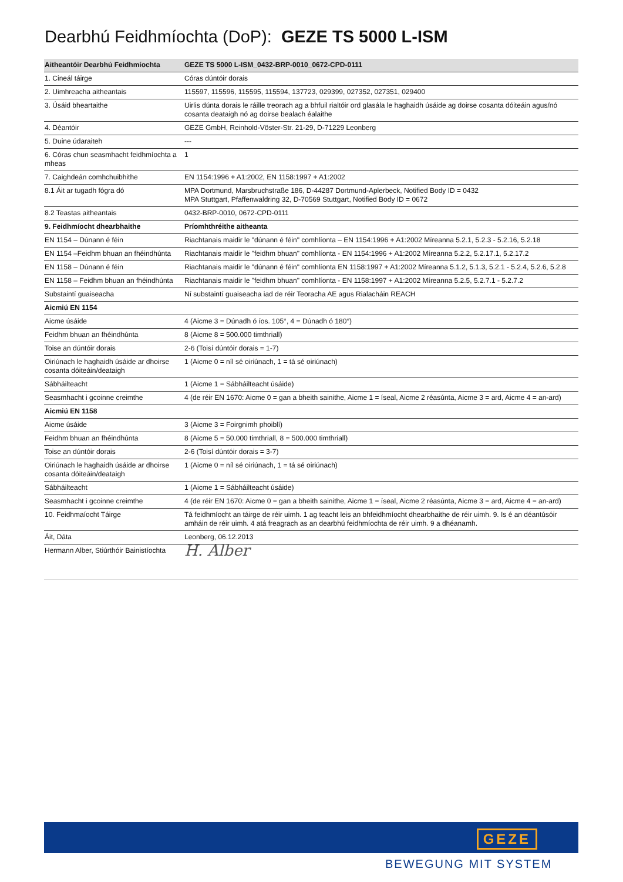Dearbhú Feidhmíochta (DoP): GEZE TS 5000 L-ISM
| Aitheantóir Dearbhú Feidhmíochta | GEZE TS 5000 L-ISM_0432-BRP-0010_0672-CPD-0111 |
| --- | --- |
| 1. Cineál táirge | Córas dúntóir dorais |
| 2. Uimhreacha aitheantais | 115597, 115596, 115595, 115594, 137723, 029399, 027352, 027351, 029400 |
| 3. Úsáid bheartaithe | Uirlis dúnta dorais le ráille treorach ag a bhfuil rialtóir ord glasála le haghaidh úsáide ag doirse cosanta dóiteáin agus/nó cosanta deataigh nó ag doirse bealach éalaithe |
| 4. Déantóir | GEZE GmbH, Reinhold-Vöster-Str. 21-29, D-71229 Leonberg |
| 5. Duine údaraiteh | --- |
| 6. Córas chun seasmhacht feidhmíochta a mheas | 1 |
| 7. Caighdeán comhchuibhithe | EN 1154:1996 + A1:2002, EN 1158:1997 + A1:2002 |
| 8.1 Áit ar tugadh fógra dó | MPA Dortmund, Marsbruchstraße 186, D-44287 Dortmund-Aplerbeck, Notified Body ID = 0432 MPA Stuttgart, Pfaffenwaldring 32, D-70569 Stuttgart, Notified Body ID = 0672 |
| 8.2 Teastas aitheantais | 0432-BRP-0010, 0672-CPD-0111 |
| 9. Feidhmíocht dhearbhaithe | Príomhthréithe aitheanta |
| EN 1154 – Dúnann é féin | Riachtanais maidir le "dúnann é féin" comhlíonta – EN 1154:1996 + A1:2002 Míreanna 5.2.1, 5.2.3 - 5.2.16, 5.2.18 |
| EN 1154 –Feidhm bhuan an fhéindhúnta | Riachtanais maidir le "feidhm bhuan" comhlíonta - EN 1154:1996 + A1:2002 Míreanna 5.2.2, 5.2.17.1, 5.2.17.2 |
| EN 1158 – Dúnann é féin | Riachtanais maidir le "dúnann é féin" comhlíonta EN 1158:1997 + A1:2002 Míreanna 5.1.2, 5.1.3, 5.2.1 - 5.2.4, 5.2.6, 5.2.8 |
| EN 1158 – Feidhm bhuan an fhéindhúnta | Riachtanais maidir le "feidhm bhuan" comhlíonta - EN 1158:1997 + A1:2002 Míreanna 5.2.5, 5.2.7.1 - 5.2.7.2 |
| Substaintí guaiseacha | Ní substaintí guaiseacha iad de réir Teoracha AE agus Rialacháin REACH |
| Aicmiú EN 1154 | |
| Aicme úsáide | 4 (Aicme 3 = Dúnadh ó íos. 105°, 4 = Dúnadh ó 180°) |
| Feidhm bhuan an fhéindhúnta | 8 (Aicme 8 = 500.000 timthriall) |
| Toise an dúntóir dorais | 2-6 (Toisí dúntóir dorais = 1-7) |
| Oiriúnach le haghaidh úsáide ar dhoirse cosanta dóiteáin/deataigh | 1 (Aicme 0 = níl sé oiriúnach, 1 = tá sé oiriúnach) |
| Sábháilteacht | 1 (Aicme 1 = Sábháilteacht úsáide) |
| Seasmhacht i gcoinne creimthe | 4 (de réir EN 1670: Aicme 0 = gan a bheith sainithe, Aicme 1 = íseal, Aicme 2 réasúnta, Aicme 3 = ard, Aicme 4 = an-ard) |
| Aicmiú EN 1158 | |
| Aicme úsáide | 3 (Aicme 3 = Foirgnimh phoiblí) |
| Feidhm bhuan an fhéindhúnta | 8 (Aicme 5 = 50.000 timthriall, 8 = 500.000 timthriall) |
| Toise an dúntóir dorais | 2-6 (Toisí dúntóir dorais = 3-7) |
| Oiriúnach le haghaidh úsáide ar dhoirse cosanta dóiteáin/deataigh | 1 (Aicme 0 = níl sé oiriúnach, 1 = tá sé oiriúnach) |
| Sábháilteacht | 1 (Aicme 1 = Sábháilteacht úsáide) |
| Seasmhacht i gcoinne creimthe | 4 (de réir EN 1670: Aicme 0 = gan a bheith sainithe, Aicme 1 = íseal, Aicme 2 réasúnta, Aicme 3 = ard, Aicme 4 = an-ard) |
| 10. Feidhmaíocht Táirge | Tá feidhmíocht an táirge de réir uimh. 1 ag teacht leis an bhfeidhmíocht dhearbhaithe de réir uimh. 9. Is é an déantúsóir amháin de réir uimh. 4 atá freagrach as an dearbhú feidhmíochta de réir uimh. 9 a dhéanamh. |
| Áit, Dáta | Leonberg, 06.12.2013 |
| Hermann Alber, Stiúrthóir Bainistíochta | H. Alber |
GEZE
BEWEGUNG MIT SYSTEM